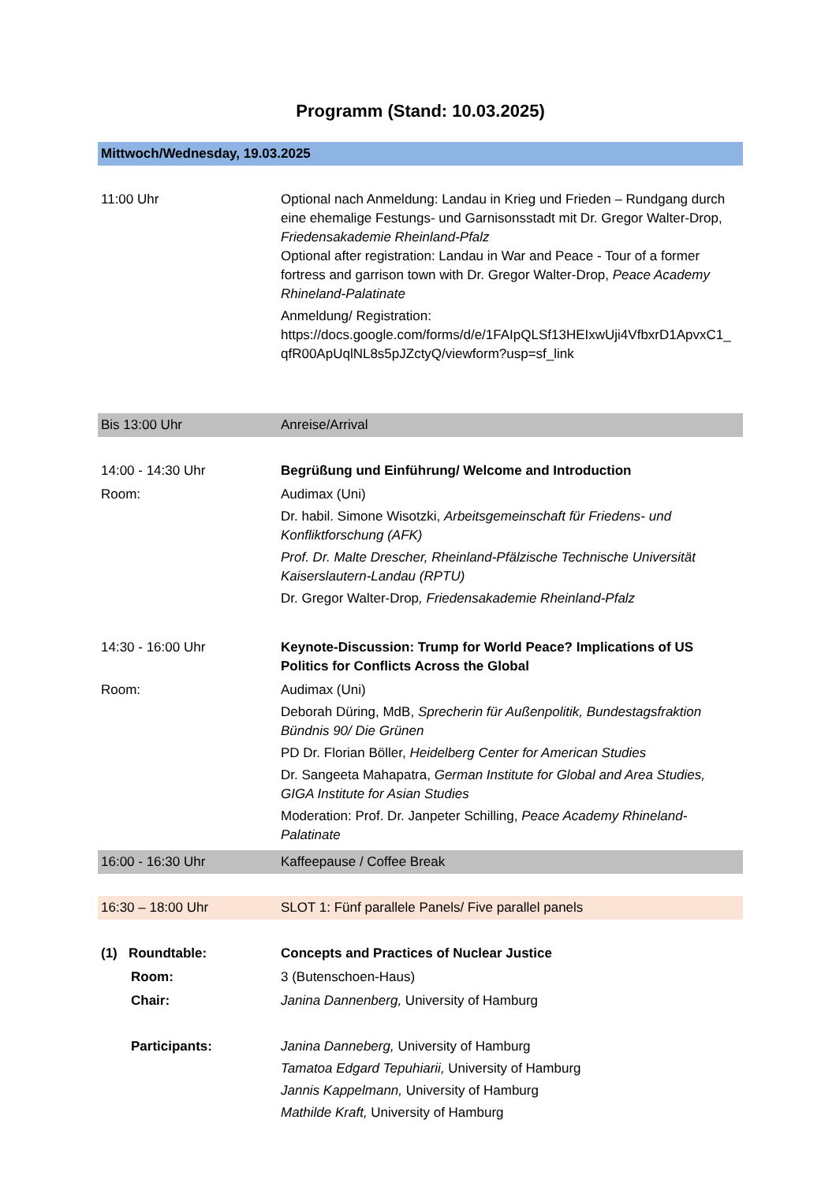Programm (Stand: 10.03.2025)
| Mittwoch/Wednesday, 19.03.2025 | |
| 11:00 Uhr | Optional nach Anmeldung: Landau in Krieg und Frieden – Rundgang durch eine ehemalige Festungs- und Garnisonsstadt mit Dr. Gregor Walter-Drop, Friedensakademie Rheinland-Pfalz Optional after registration: Landau in War and Peace - Tour of a former fortress and garrison town with Dr. Gregor Walter-Drop, Peace Academy Rhineland-Palatinate Anmeldung/ Registration: https://docs.google.com/forms/d/e/1FAIpQLSf13HEIxwUji4VfbxrD1ApvxC1_ qfR00ApUqlNL8s5pJZctyQ/viewform?usp=sf_link |
| Bis 13:00 Uhr | Anreise/Arrival |
| 14:00 - 14:30 Uhr | Begrüßung und Einführung/ Welcome and Introduction |
| Room: | Audimax (Uni) Dr. habil. Simone Wisotzki, Arbeitsgemeinschaft für Friedens- und Konfliktforschung (AFK) Prof. Dr. Malte Drescher, Rheinland-Pfälzische Technische Universität Kaiserslautern-Landau (RPTU) Dr. Gregor Walter-Drop , Friedensakademie Rheinland-Pfalz |
| 14:30 - 16:00 Uhr | Keynote-Discussion: Trump for World Peace? Implications of US Politics for Conflicts Across the Global |
| Room: | Audimax (Uni) Deborah Düring, MdB, Sprecherin für Außenpolitik, Bundestagsfraktion Bündnis 90/ Die Grünen PD Dr. Florian Böller, Heidelberg Center for American Studies Dr. Sangeeta Mahapatra, German Institute for Global and Area Studies, GIGA Institute for Asian Studies Moderation: Prof. Dr. Janpeter Schilling, Peace Academy Rhineland-Palatinate |
| 16:00 - 16:30 Uhr | Kaffeepause / Coffee Break |
| 16:30 – 18:00 Uhr | SLOT 1: Fünf parallele Panels/ Five parallel panels |
| (1) Roundtable: | Concepts and Practices of Nuclear Justice |
| Room: | 3 (Butenschoen-Haus) |
| Chair: | Janina Dannenberg, University of Hamburg |
| Participants: | Janina Danneberg, University of Hamburg Tamatoa Edgard Tepuhiarii, University of Hamburg Jannis Kappelmann, University of Hamburg Mathilde Kraft, University of Hamburg |